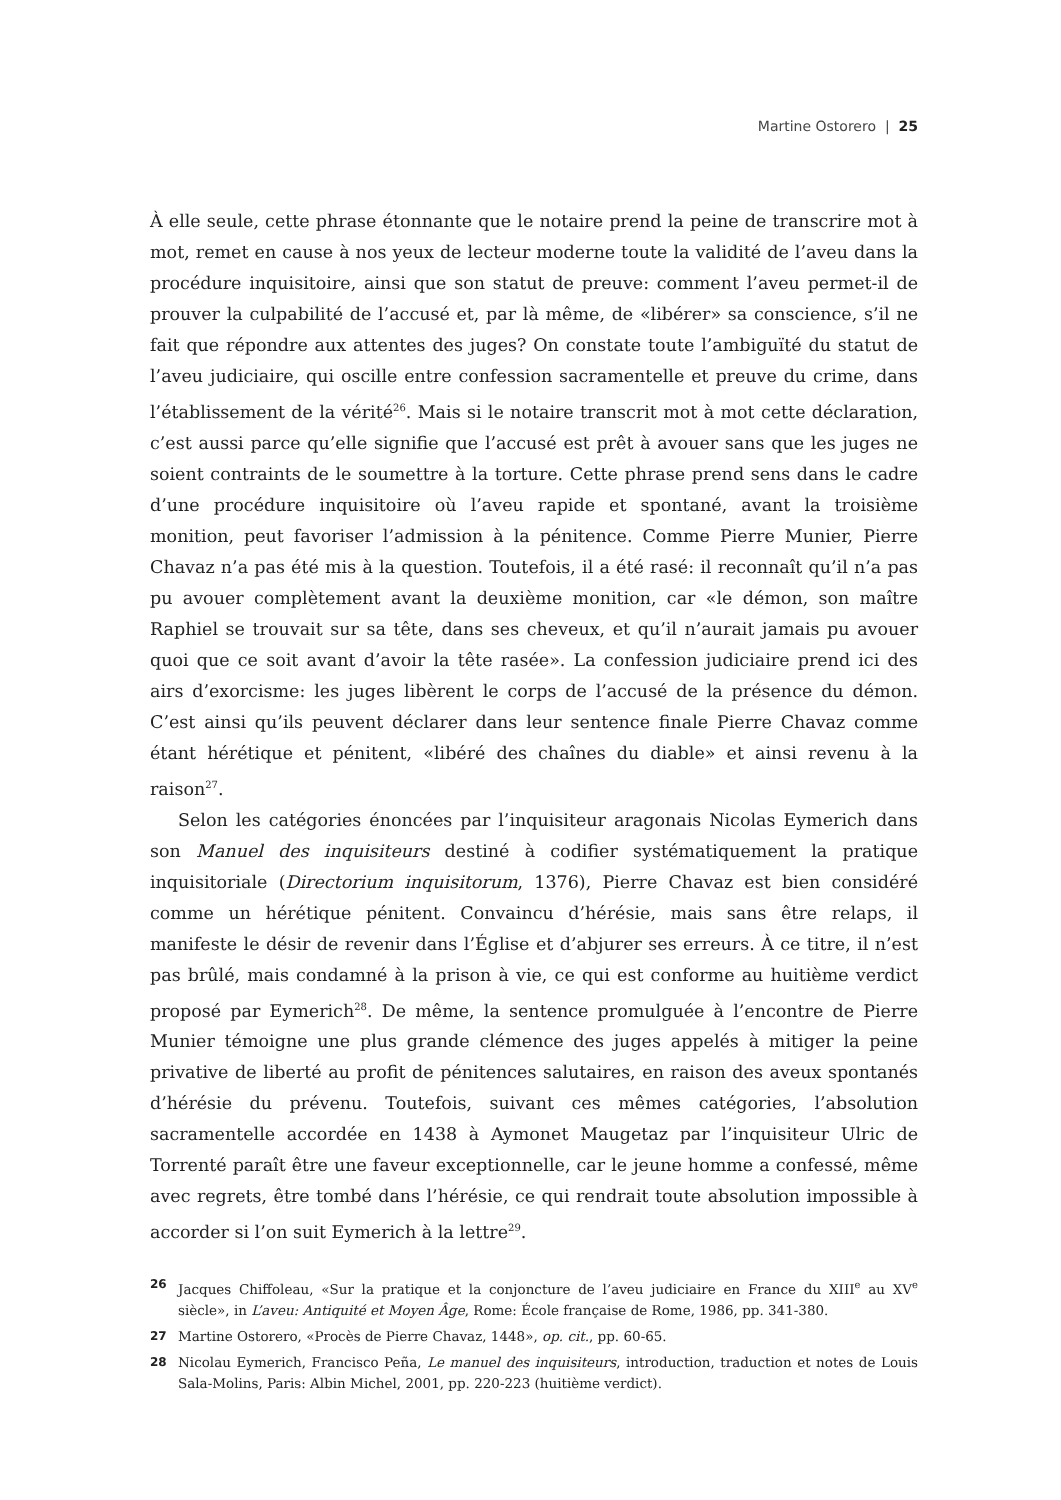Martine Ostorero | 25
À elle seule, cette phrase étonnante que le notaire prend la peine de transcrire mot à mot, remet en cause à nos yeux de lecteur moderne toute la validité de l’aveu dans la procédure inquisitoire, ainsi que son statut de preuve: comment l’aveu permet-il de prouver la culpabilité de l’accusé et, par là même, de «libérer» sa conscience, s’il ne fait que répondre aux attentes des juges? On constate toute l’ambiguïté du statut de l’aveu judiciaire, qui oscille entre confession sacramentelle et preuve du crime, dans l’établissement de la vérité<sup>26</sup>. Mais si le notaire transcrit mot à mot cette déclaration, c’est aussi parce qu’elle signifie que l’accusé est prêt à avouer sans que les juges ne soient contraints de le soumettre à la torture. Cette phrase prend sens dans le cadre d’une procédure inquisitoire où l’aveu rapide et spontané, avant la troisième monition, peut favoriser l’admission à la pénitence. Comme Pierre Munier, Pierre Chavaz n’a pas été mis à la question. Toutefois, il a été rasé: il reconnaît qu’il n’a pas pu avouer complètement avant la deuxième monition, car «le démon, son maître Raphiel se trouvait sur sa tête, dans ses cheveux, et qu’il n’aurait jamais pu avouer quoi que ce soit avant d’avoir la tête rasée». La confession judiciaire prend ici des airs d’exorcisme: les juges libèrent le corps de l’accusé de la présence du démon. C’est ainsi qu’ils peuvent déclarer dans leur sentence finale Pierre Chavaz comme étant hérétique et pénitent, «libéré des chaînes du diable» et ainsi revenu à la raison<sup>27</sup>.
Selon les catégories énoncées par l’inquisiteur aragonais Nicolas Eymerich dans son Manuel des inquisiteurs destiné à codifier systématiquement la pratique inquisitoriale (Directorium inquisitorum, 1376), Pierre Chavaz est bien considéré comme un hérétique pénitent. Convaincu d’hérésie, mais sans être relaps, il manifeste le désir de revenir dans l’Église et d’abjurer ses erreurs. À ce titre, il n’est pas brûlé, mais condamné à la prison à vie, ce qui est conforme au huitième verdict proposé par Eymerich<sup>28</sup>. De même, la sentence promulguée à l’encontre de Pierre Munier témoigne une plus grande clémence des juges appelés à mitiger la peine privative de liberté au profit de pénitences salutaires, en raison des aveux spontanés d’hérésie du prévenu. Toutefois, suivant ces mêmes catégories, l’absolution sacramentelle accordée en 1438 à Aymonet Maugetaz par l’inquisiteur Ulric de Torrenté paraît être une faveur exceptionnelle, car le jeune homme a confessé, même avec regrets, être tombé dans l’hérésie, ce qui rendrait toute absolution impossible à accorder si l’on suit Eymerich à la lettre<sup>29</sup>.
26 Jacques Chiffoleau, «Sur la pratique et la conjoncture de l’aveu judiciaire en France du XIII<sup>e</sup> au XV<sup>e</sup> siècle», in L’aveu: Antiquité et Moyen Âge, Rome: École française de Rome, 1986, pp. 341-380.
27 Martine Ostorero, «Procès de Pierre Chavaz, 1448», op. cit., pp. 60-65.
28 Nicolau Eymerich, Francisco Peña, Le manuel des inquisiteurs, introduction, traduction et notes de Louis Sala-Molins, Paris: Albin Michel, 2001, pp. 220-223 (huitième verdict).